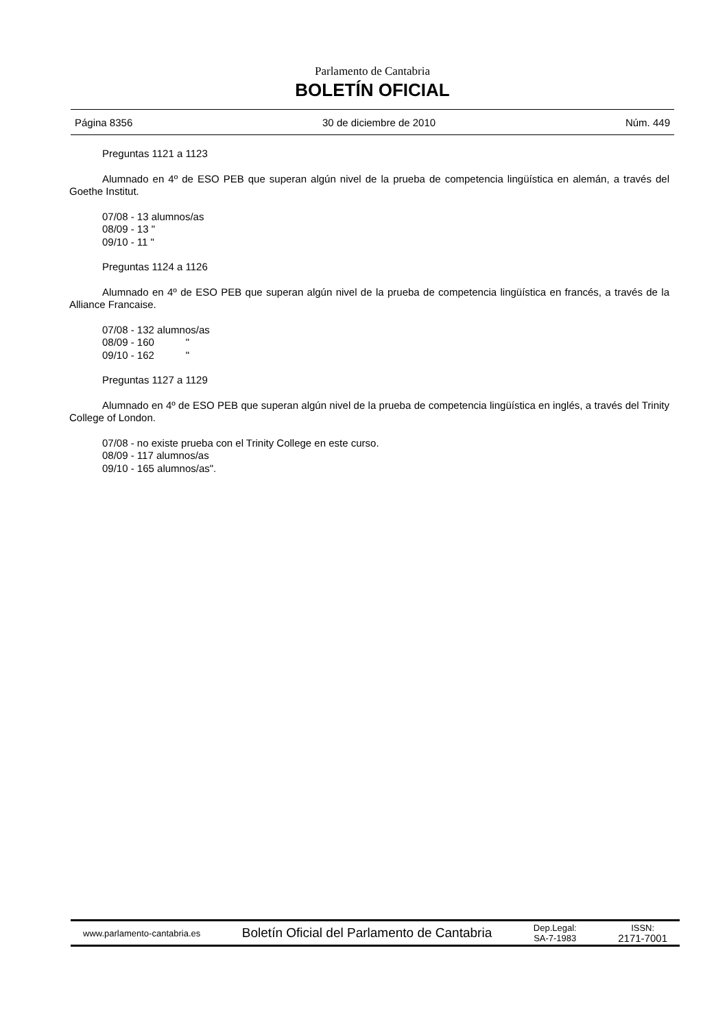Parlamento de Cantabria
BOLETÍN OFICIAL
Página 8356 30 de diciembre de 2010 Núm. 449
Preguntas 1121 a 1123
Alumnado en 4º de ESO PEB que superan algún nivel de la prueba de competencia lingüística en alemán, a través del Goethe Institut.
07/08 - 13 alumnos/as
08/09 - 13 "
09/10 - 11 "
Preguntas 1124 a 1126
Alumnado en 4º de ESO PEB que superan algún nivel de la prueba de competencia lingüística en francés, a través de la Alliance Francaise.
07/08 - 132 alumnos/as
08/09 - 160 "
09/10 - 162 "
Preguntas 1127 a 1129
Alumnado en 4º de ESO PEB que superan algún nivel de la prueba de competencia lingüística en inglés, a través del Trinity College of London.
07/08 - no existe prueba con el Trinity College en este curso.
08/09 - 117 alumnos/as
09/10 - 165 alumnos/as".
www.parlamento-cantabria.es Boletín Oficial del Parlamento de Cantabria Dep.Legal:
SA-7-1983 ISSN:
2171-7001